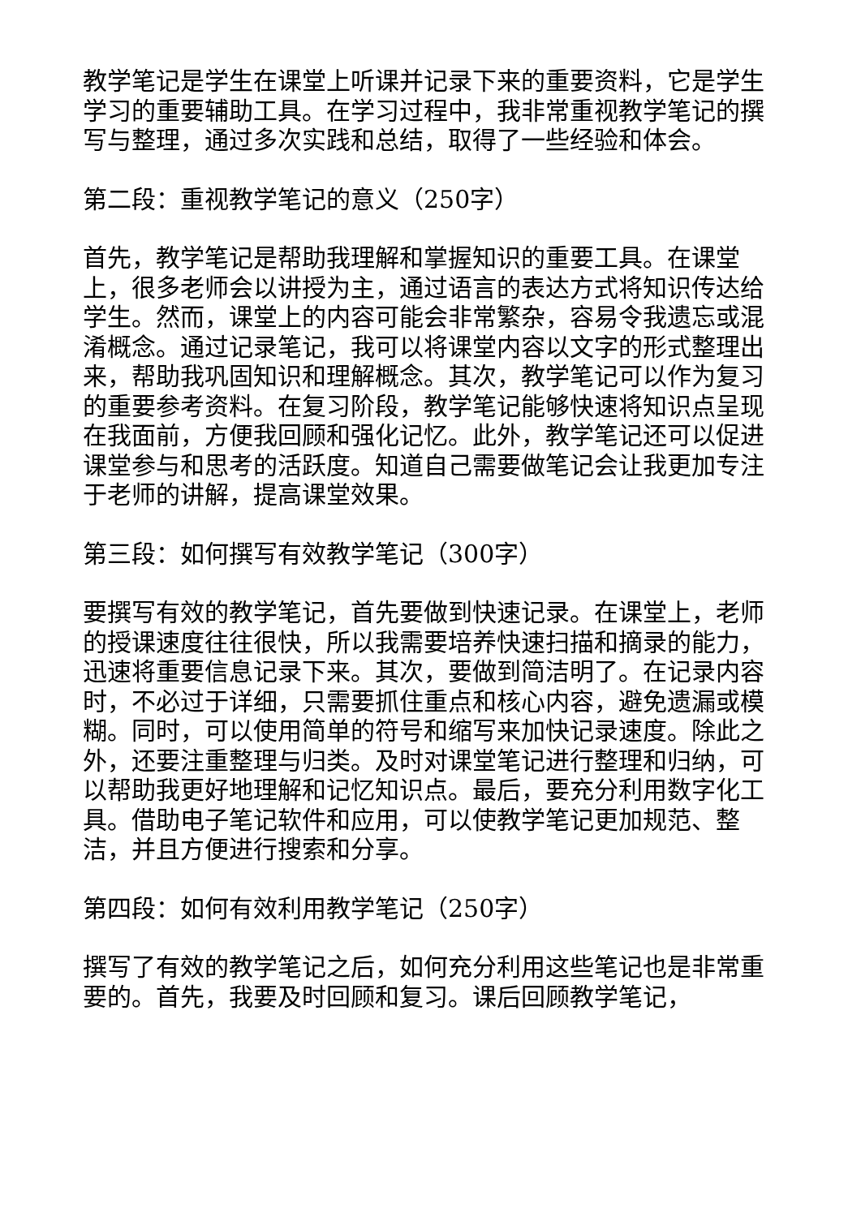教学笔记是学生在课堂上听课并记录下来的重要资料，它是学生学习的重要辅助工具。在学习过程中，我非常重视教学笔记的撰写与整理，通过多次实践和总结，取得了一些经验和体会。
第二段：重视教学笔记的意义（250字）
首先，教学笔记是帮助我理解和掌握知识的重要工具。在课堂上，很多老师会以讲授为主，通过语言的表达方式将知识传达给学生。然而，课堂上的内容可能会非常繁杂，容易令我遗忘或混淆概念。通过记录笔记，我可以将课堂内容以文字的形式整理出来，帮助我巩固知识和理解概念。其次，教学笔记可以作为复习的重要参考资料。在复习阶段，教学笔记能够快速将知识点呈现在我面前，方便我回顾和强化记忆。此外，教学笔记还可以促进课堂参与和思考的活跃度。知道自己需要做笔记会让我更加专注于老师的讲解，提高课堂效果。
第三段：如何撰写有效教学笔记（300字）
要撰写有效的教学笔记，首先要做到快速记录。在课堂上，老师的授课速度往往很快，所以我需要培养快速扫描和摘录的能力，迅速将重要信息记录下来。其次，要做到简洁明了。在记录内容时，不必过于详细，只需要抓住重点和核心内容，避免遗漏或模糊。同时，可以使用简单的符号和缩写来加快记录速度。除此之外，还要注重整理与归类。及时对课堂笔记进行整理和归纳，可以帮助我更好地理解和记忆知识点。最后，要充分利用数字化工具。借助电子笔记软件和应用，可以使教学笔记更加规范、整洁，并且方便进行搜索和分享。
第四段：如何有效利用教学笔记（250字）
撰写了有效的教学笔记之后，如何充分利用这些笔记也是非常重要的。首先，我要及时回顾和复习。课后回顾教学笔记，